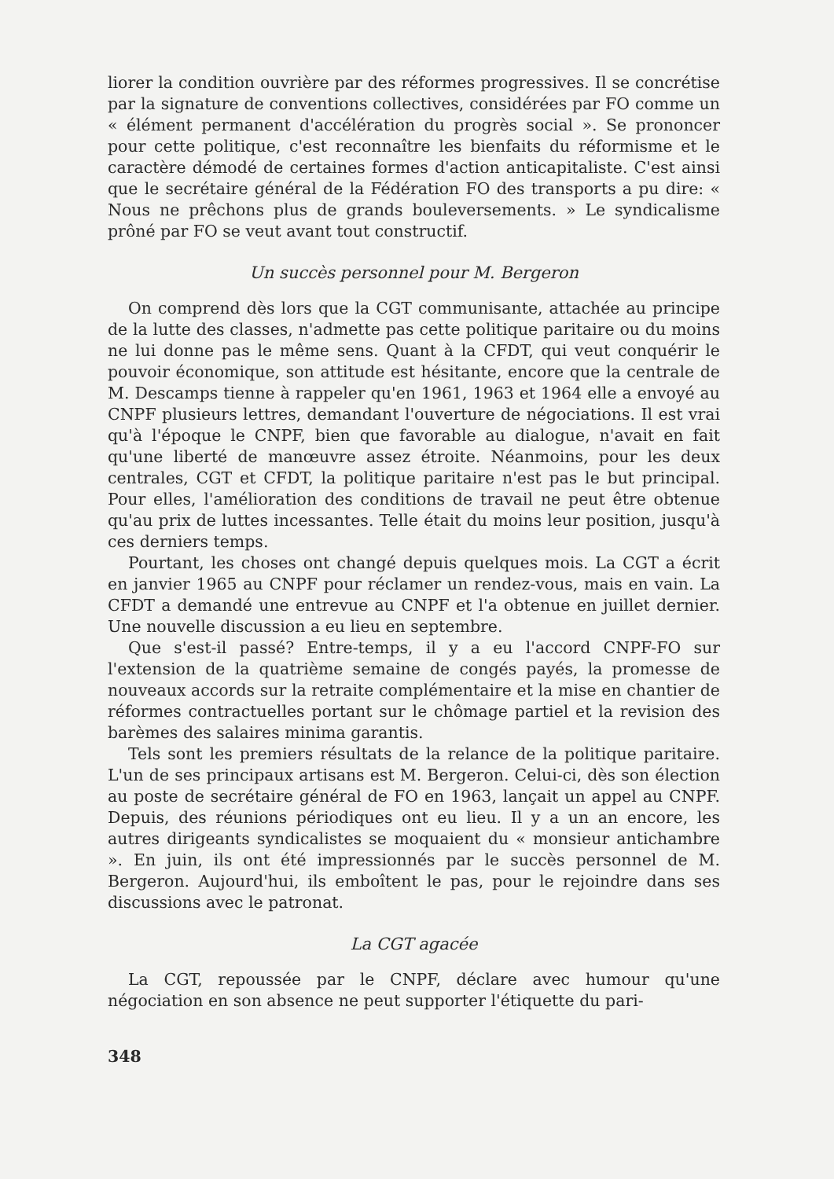liorer la condition ouvrière par des réformes progressives. Il se concrétise par la signature de conventions collectives, considérées par FO comme un « élément permanent d'accélération du progrès social ». Se prononcer pour cette politique, c'est reconnaître les bienfaits du réformisme et le caractère démodé de certaines formes d'action anticapitaliste. C'est ainsi que le secrétaire général de la Fédération FO des transports a pu dire: « Nous ne prêchons plus de grands bouleversements. » Le syndicalisme prôné par FO se veut avant tout constructif.
Un succès personnel pour M. Bergeron
On comprend dès lors que la CGT communisante, attachée au principe de la lutte des classes, n'admette pas cette politique paritaire ou du moins ne lui donne pas le même sens. Quant à la CFDT, qui veut conquérir le pouvoir économique, son attitude est hésitante, encore que la centrale de M. Descamps tienne à rappeler qu'en 1961, 1963 et 1964 elle a envoyé au CNPF plusieurs lettres, demandant l'ouverture de négociations. Il est vrai qu'à l'époque le CNPF, bien que favorable au dialogue, n'avait en fait qu'une liberté de manœuvre assez étroite. Néanmoins, pour les deux centrales, CGT et CFDT, la politique paritaire n'est pas le but principal. Pour elles, l'amélioration des conditions de travail ne peut être obtenue qu'au prix de luttes incessantes. Telle était du moins leur position, jusqu'à ces derniers temps.
Pourtant, les choses ont changé depuis quelques mois. La CGT a écrit en janvier 1965 au CNPF pour réclamer un rendez-vous, mais en vain. La CFDT a demandé une entrevue au CNPF et l'a obtenue en juillet dernier. Une nouvelle discussion a eu lieu en septembre.
Que s'est-il passé? Entre-temps, il y a eu l'accord CNPF-FO sur l'extension de la quatrième semaine de congés payés, la promesse de nouveaux accords sur la retraite complémentaire et la mise en chantier de réformes contractuelles portant sur le chômage partiel et la revision des barèmes des salaires minima garantis.
Tels sont les premiers résultats de la relance de la politique paritaire. L'un de ses principaux artisans est M. Bergeron. Celui-ci, dès son élection au poste de secrétaire général de FO en 1963, lançait un appel au CNPF. Depuis, des réunions périodiques ont eu lieu. Il y a un an encore, les autres dirigeants syndicalistes se moquaient du « monsieur antichambre ». En juin, ils ont été impressionnés par le succès personnel de M. Bergeron. Aujourd'hui, ils emboîtent le pas, pour le rejoindre dans ses discussions avec le patronat.
La CGT agacée
La CGT, repoussée par le CNPF, déclare avec humour qu'une négociation en son absence ne peut supporter l'étiquette du pari-
348